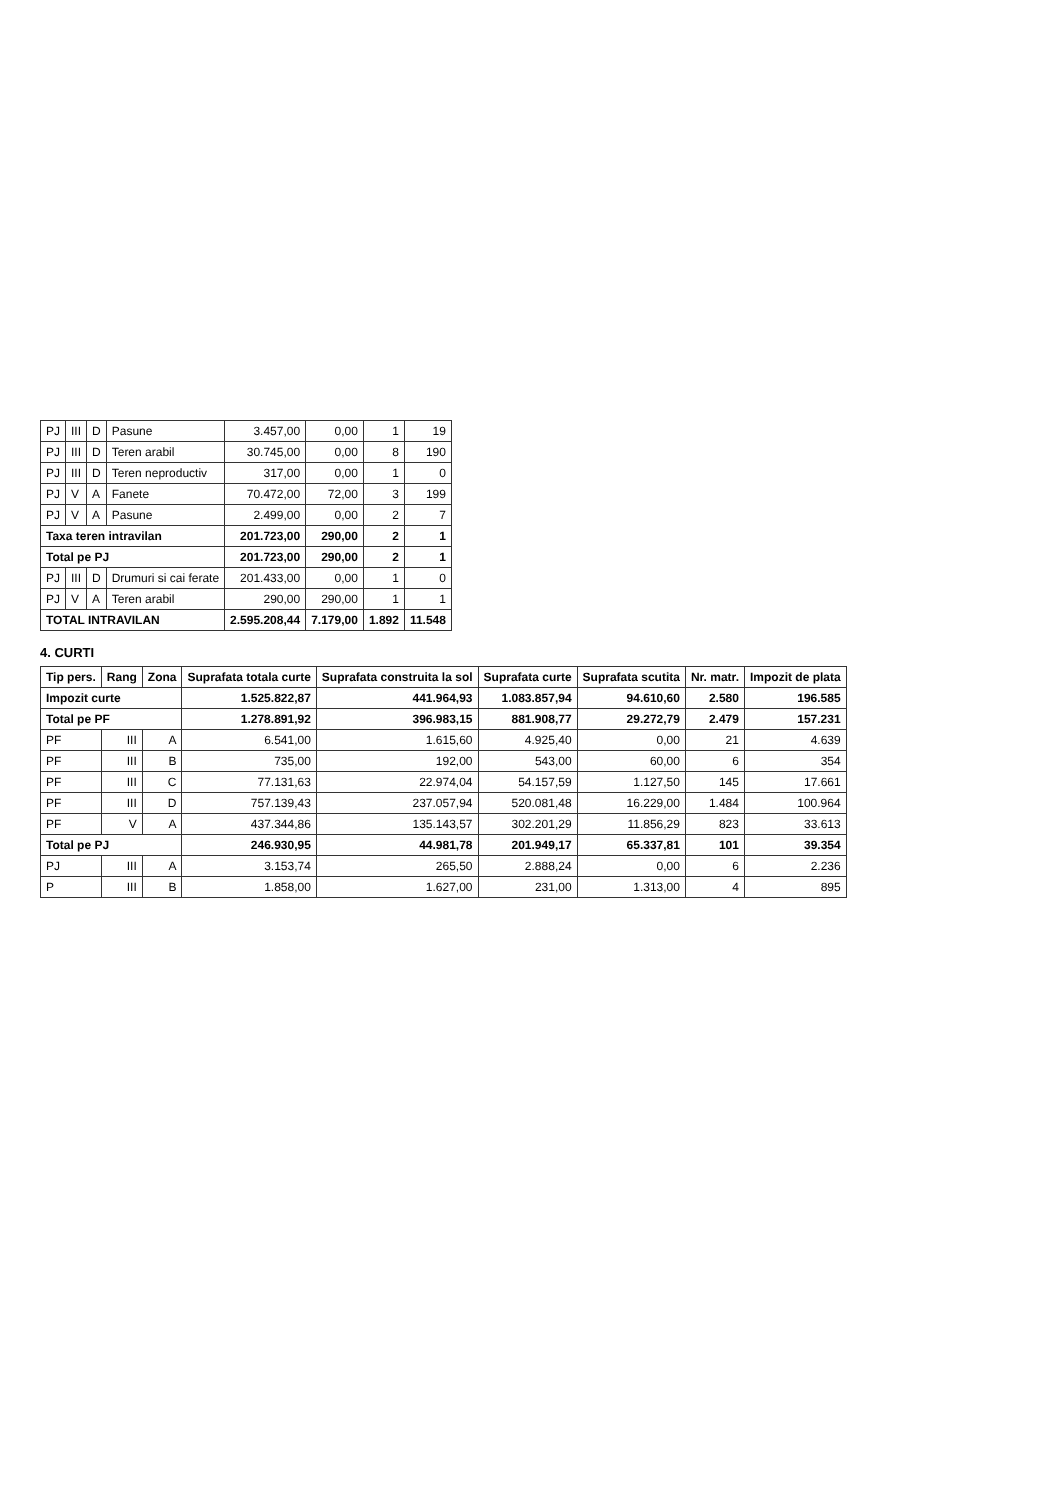| PJ | III | D | Pasune | 3.457,00 | 0,00 | 1 | 19 |
| PJ | III | D | Teren arabil | 30.745,00 | 0,00 | 8 | 190 |
| PJ | III | D | Teren neproductiv | 317,00 | 0,00 | 1 | 0 |
| PJ | V | A | Fanete | 70.472,00 | 72,00 | 3 | 199 |
| PJ | V | A | Pasune | 2.499,00 | 0,00 | 2 | 7 |
| Taxa teren intravilan | | | | 201.723,00 | 290,00 | 2 | 1 |
| Total pe PJ | | | | 201.723,00 | 290,00 | 2 | 1 |
| PJ | III | D | Drumuri si cai ferate | 201.433,00 | 0,00 | 1 | 0 |
| PJ | V | A | Teren arabil | 290,00 | 290,00 | 1 | 1 |
| TOTAL INTRAVILAN | | | | 2.595.208,44 | 7.179,00 | 1.892 | 11.548 |
4. CURTI
| Tip pers. | Rang | Zona | Suprafata totala curte | Suprafata construita la sol | Suprafata curte | Suprafata scutita | Nr. matr. | Impozit de plata |
| --- | --- | --- | --- | --- | --- | --- | --- | --- |
| Impozit curte | | | 1.525.822,87 | 441.964,93 | 1.083.857,94 | 94.610,60 | 2.580 | 196.585 |
| Total pe PF | | | 1.278.891,92 | 396.983,15 | 881.908,77 | 29.272,79 | 2.479 | 157.231 |
| PF | III | A | 6.541,00 | 1.615,60 | 4.925,40 | 0,00 | 21 | 4.639 |
| PF | III | B | 735,00 | 192,00 | 543,00 | 60,00 | 6 | 354 |
| PF | III | C | 77.131,63 | 22.974,04 | 54.157,59 | 1.127,50 | 145 | 17.661 |
| PF | III | D | 757.139,43 | 237.057,94 | 520.081,48 | 16.229,00 | 1.484 | 100.964 |
| PF | V | A | 437.344,86 | 135.143,57 | 302.201,29 | 11.856,29 | 823 | 33.613 |
| Total pe PJ | | | 246.930,95 | 44.981,78 | 201.949,17 | 65.337,81 | 101 | 39.354 |
| PJ | III | A | 3.153,74 | 265,50 | 2.888,24 | 0,00 | 6 | 2.236 |
| P | III | B | 1.858,00 | 1.627,00 | 231,00 | 1.313,00 | 4 | 895 |